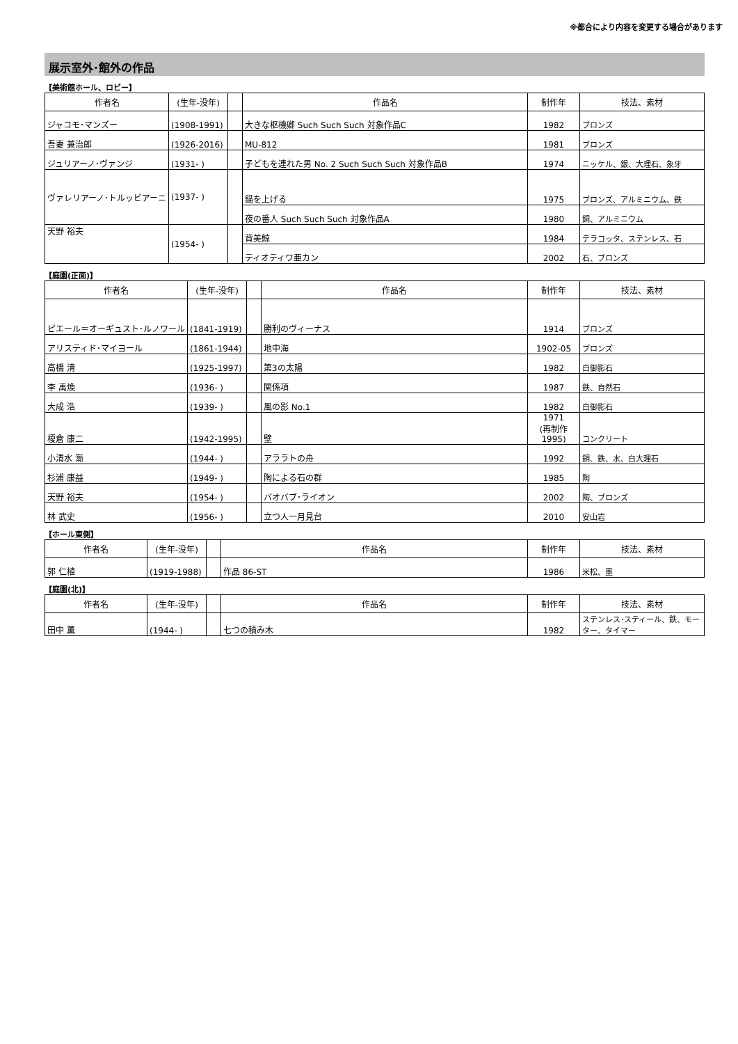※都合により内容を変更する場合があります
展示室外･館外の作品
【美術館ホール、ロビー】
| 作者名 | (生年-没年) | | 作品名 | 制作年 | 技法、素材 |
| --- | --- | --- | --- | --- | --- |
| ジャコモ･マンズー | (1908-1991) | | 大きな枢機卿 Such Such Such 対象作品C | 1982 | ブロンズ |
| 吾妻 兼治郎 | (1926-2016) | | MU-812 | 1981 | ブロンズ |
| ジュリアーノ･ヴァンジ | (1931- ) | | 子どもを連れた男 No. 2 Such Such Such 対象作品B | 1974 | ニッケル、銀、大理石、象牙 |
| ヴァレリアーノ･トルッビアーニ | (1937- ) | | 錨を上げる | 1975 | ブロンズ、アルミニウム、鉄 |
| | | | 夜の番人 Such Such Such 対象作品A | 1980 | 銅、アルミニウム |
| 天野 裕夫 | (1954- ) | | 背美鯨 | 1984 | テラコッタ、ステンレス、石 |
| | | | ティオティワ亜カン | 2002 | 石、ブロンズ |
【庭園(正面)】
| 作者名 | (生年-没年) | | 作品名 | 制作年 | 技法、素材 |
| --- | --- | --- | --- | --- | --- |
| ピエール＝オーギュスト･ルノワール | (1841-1919) | | 勝利のヴィーナス | 1914 | ブロンズ |
| アリスティド･マイヨール | (1861-1944) | | 地中海 | 1902-05 | ブロンズ |
| 高橋 清 | (1925-1997) | | 第3の太陽 | 1982 | 白御影石 |
| 李 禹煥 | (1936- ) | | 関係項 | 1987 | 鉄、自然石 |
| 大成 浩 | (1939- ) | | 風の影 No.1 | 1982 | 白御影石 |
| 榎倉 康二 | (1942-1995) | | 壁 | 1971 (再制作 1995) | コンクリート |
| 小清水 漸 | (1944- ) | | アララトの舟 | 1992 | 銅、鉄、水、白大理石 |
| 杉浦 康益 | (1949- ) | | 陶による石の群 | 1985 | 陶 |
| 天野 裕夫 | (1954- ) | | バオバブ･ライオン | 2002 | 陶、ブロンズ |
| 林 武史 | (1956- ) | | 立つ人一月見台 | 2010 | 安山岩 |
【ホール東側】
| 作者名 | (生年-没年) | | 作品名 | 制作年 | 技法、素材 |
| --- | --- | --- | --- | --- | --- |
| 郭 仁植 | (1919-1988) | | 作品 86-ST | 1986 | 米松、墨 |
【庭園(北)】
| 作者名 | (生年-没年) | | 作品名 | 制作年 | 技法、素材 |
| --- | --- | --- | --- | --- | --- |
| 田中 薫 | (1944- ) | | 七つの積み木 | 1982 | ステンレス･スティール、鉄、モーター、タイマー |